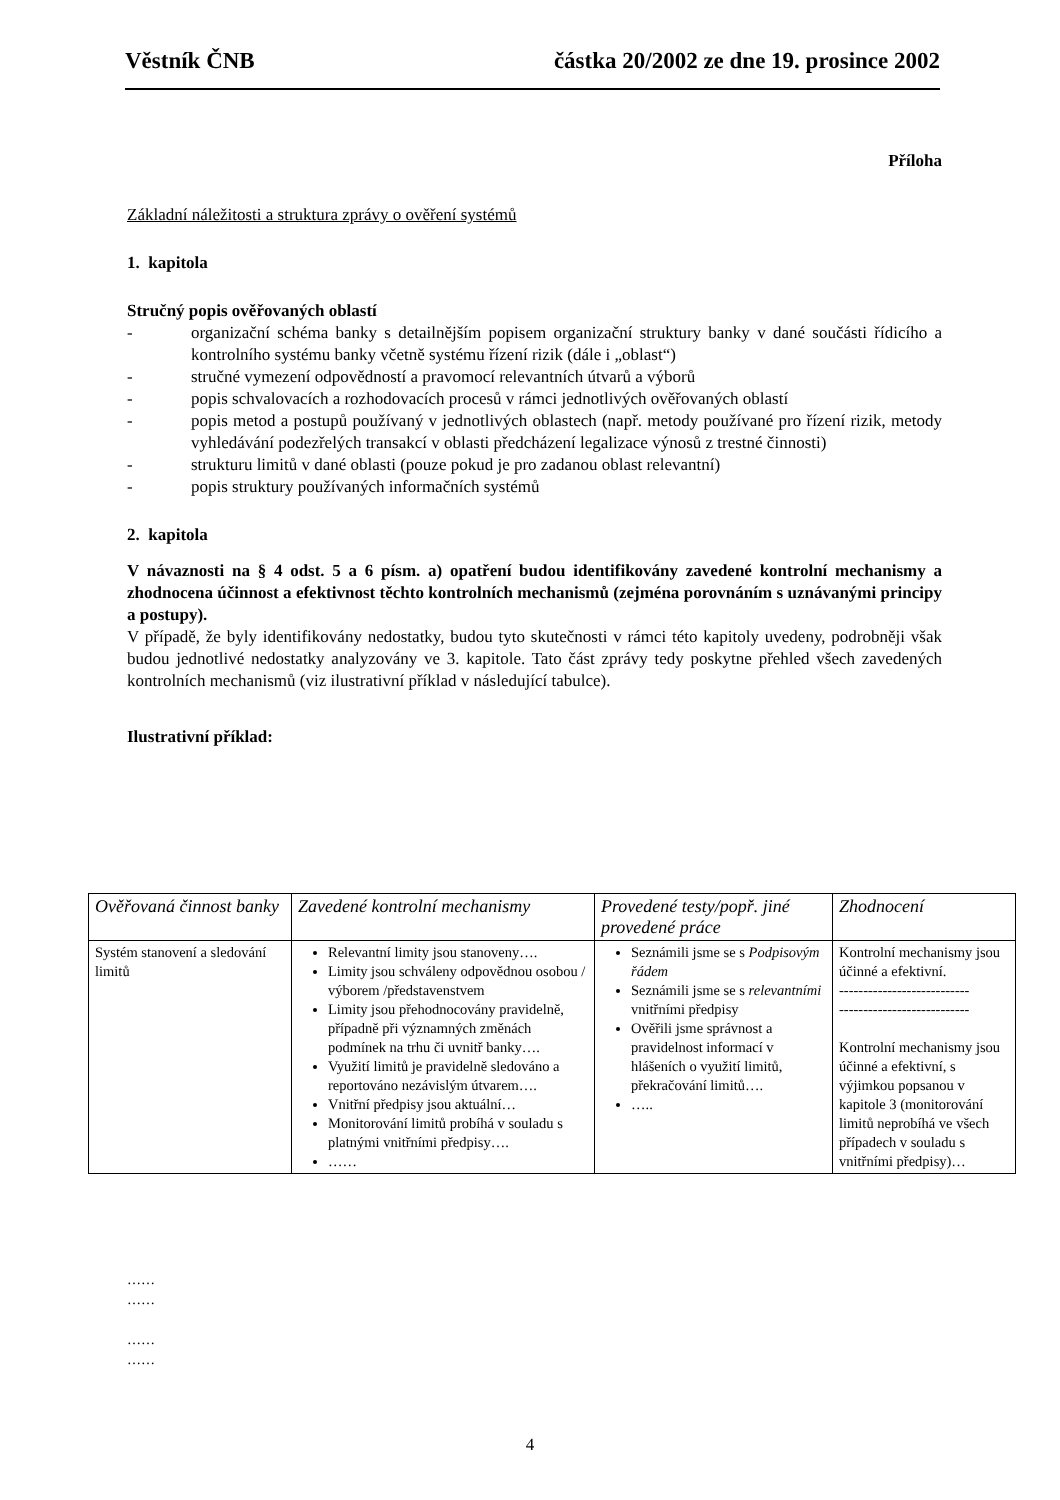Věstník ČNB částka 20/2002 ze dne 19. prosince 2002
Příloha
Základní náležitosti a struktura zprávy o ověření systémů
1. kapitola
Stručný popis ověřovaných oblastí
- organizační schéma banky s detailnějším popisem organizační struktury banky v dané součásti řídicího a kontrolního systému banky včetně systému řízení rizik (dále i „oblast“)
- stručné vymezení odpovědností a pravomocí relevantních útvarů a výborů
- popis schvalovacích a rozhodovacích procesů v rámci jednotlivých ověřovaných oblastí
- popis metod a postupů používaný v jednotlivých oblastech (např. metody používané pro řízení rizik, metody vyhledávání podezřelých transakcí v oblasti předcházení legalizace výnosů z trestné činnosti)
- strukturu limitů v dané oblasti (pouze pokud je pro zadanou oblast relevantní)
- popis struktury používaných informačních systémů
2. kapitola
V návaznosti na § 4 odst. 5 a 6 písm. a) opatření budou identifikovány zavedené kontrolní mechanismy a zhodnocena účinnost a efektivnost těchto kontrolních mechanismů (zejména porovnáním s uznávanými principy a postupy).
V případě, že byly identifikovány nedostatky, budou tyto skutečnosti v rámci této kapitoly uvedeny, podrobněji však budou jednotlivé nedostatky analyzovány ve 3. kapitole. Tato část zprávy tedy poskytne přehled všech zavedených kontrolních mechanismů (viz ilustrativní příklad v následující tabulce).
Ilustrativní příklad:
| Ověřovaná činnost banky | Zavedené kontrolní mechanismy | Provedené testy/popř. jiné provedené práce | Zhodnocení |
| --- | --- | --- | --- |
| Systém stanovení a sledování limitů | Relevantní limity jsou stanoveny…. Limity jsou schváleny odpovědnou osobou / výborem /představenstvem Limity jsou přehodnocovány pravidelně, případně při významných změnách podmínek na trhu či uvnitř banky…. Využití limitů je pravidelně sledováno a reportováno nezávislým útvarem…. Vnitřní předpisy jsou aktuální… Monitorování limitů probíhá v souladu s platnými vnitřními předpisy…. …… | Seznámili jsme se s Podpisovým řádem Seznámili jsme se s relevantními vnitřními předpisy Ověřili jsme správnost a pravidelnost informací v hlášeních o využití limitů, překračování limitů…. ….. | Kontrolní mechanismy jsou účinné a efektivní. --------------------------- --------------------------- Kontrolní mechanismy jsou účinné a efektivní, s výjimkou popsanou v kapitole 3 (monitorování limitů neprobíhá ve všech případech v souladu s vnitřními předpisy)… |
……
……
……
……
4